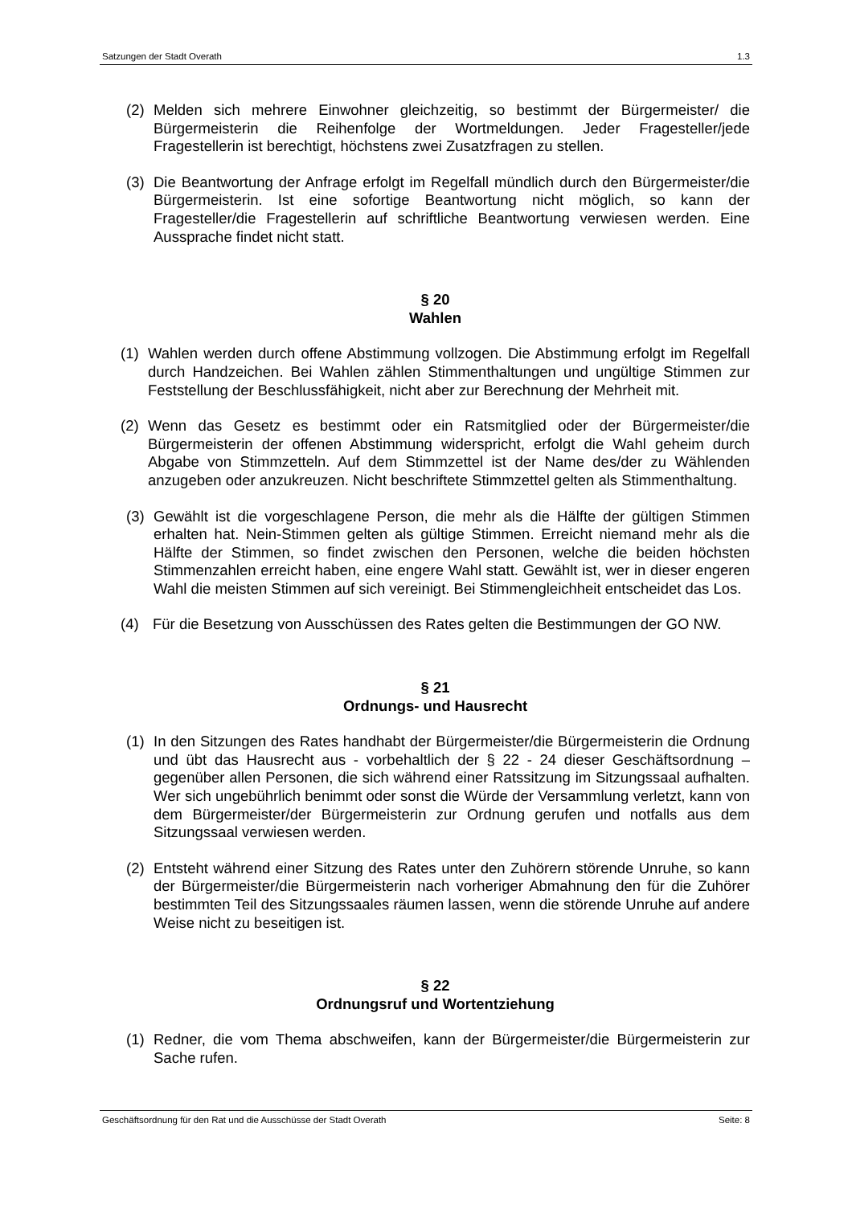Satzungen der Stadt Overath 1.3
(2) Melden sich mehrere Einwohner gleichzeitig, so bestimmt der Bürgermeister/ die Bürgermeisterin die Reihenfolge der Wortmeldungen. Jeder Fragesteller/jede Fragestellerin ist berechtigt, höchstens zwei Zusatzfragen zu stellen.
(3) Die Beantwortung der Anfrage erfolgt im Regelfall mündlich durch den Bürgermeister/die Bürgermeisterin. Ist eine sofortige Beantwortung nicht möglich, so kann der Fragesteller/die Fragestellerin auf schriftliche Beantwortung verwiesen werden. Eine Aussprache findet nicht statt.
§ 20
Wahlen
(1) Wahlen werden durch offene Abstimmung vollzogen. Die Abstimmung erfolgt im Regelfall durch Handzeichen. Bei Wahlen zählen Stimmenthaltungen und ungültige Stimmen zur Feststellung der Beschlussfähigkeit, nicht aber zur Berechnung der Mehrheit mit.
(2) Wenn das Gesetz es bestimmt oder ein Ratsmitglied oder der Bürgermeister/die Bürgermeisterin der offenen Abstimmung widerspricht, erfolgt die Wahl geheim durch Abgabe von Stimmzetteln. Auf dem Stimmzettel ist der Name des/der zu Wählenden anzugeben oder anzukreuzen. Nicht beschriftete Stimmzettel gelten als Stimmenthaltung.
(3) Gewählt ist die vorgeschlagene Person, die mehr als die Hälfte der gültigen Stimmen erhalten hat. Nein-Stimmen gelten als gültige Stimmen. Erreicht niemand mehr als die Hälfte der Stimmen, so findet zwischen den Personen, welche die beiden höchsten Stimmenzahlen erreicht haben, eine engere Wahl statt. Gewählt ist, wer in dieser engeren Wahl die meisten Stimmen auf sich vereinigt. Bei Stimmengleichheit entscheidet das Los.
(4) Für die Besetzung von Ausschüssen des Rates gelten die Bestimmungen der GO NW.
§ 21
Ordnungs- und Hausrecht
(1) In den Sitzungen des Rates handhabt der Bürgermeister/die Bürgermeisterin die Ordnung und übt das Hausrecht aus - vorbehaltlich der § 22 - 24 dieser Geschäftsordnung – gegenüber allen Personen, die sich während einer Ratssitzung im Sitzungssaal aufhalten. Wer sich ungebührlich benimmt oder sonst die Würde der Versammlung verletzt, kann von dem Bürgermeister/der Bürgermeisterin zur Ordnung gerufen und notfalls aus dem Sitzungssaal verwiesen werden.
(2) Entsteht während einer Sitzung des Rates unter den Zuhörern störende Unruhe, so kann der Bürgermeister/die Bürgermeisterin nach vorheriger Abmahnung den für die Zuhörer bestimmten Teil des Sitzungssaales räumen lassen, wenn die störende Unruhe auf andere Weise nicht zu beseitigen ist.
§ 22
Ordnungsruf und Wortentziehung
(1) Redner, die vom Thema abschweifen, kann der Bürgermeister/die Bürgermeisterin zur Sache rufen.
Geschäftsordnung für den Rat und die Ausschüsse der Stadt Overath Seite: 8